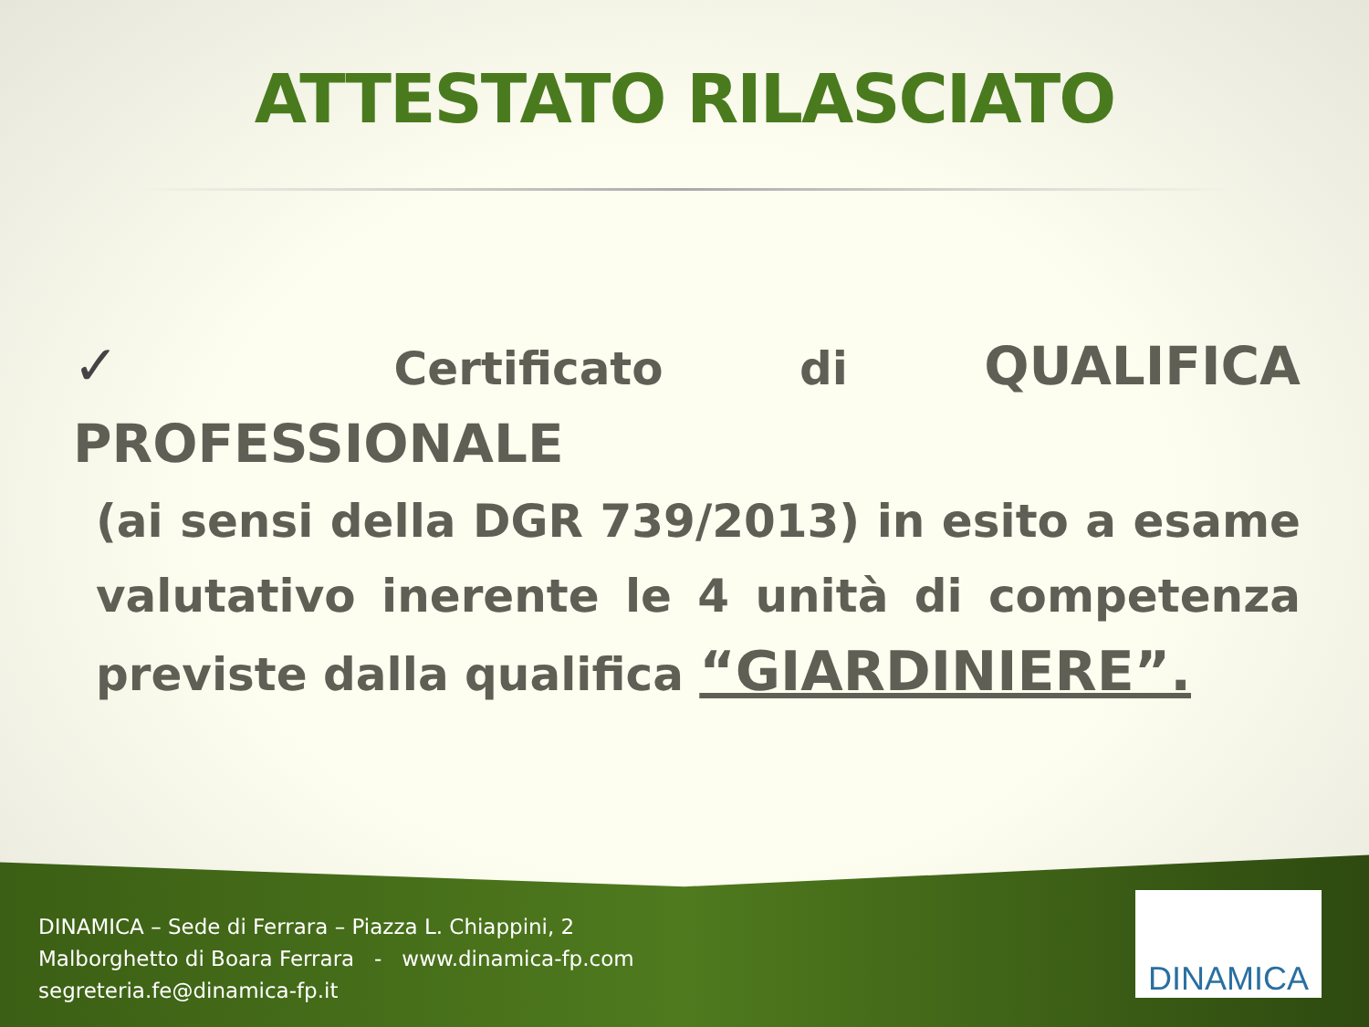ATTESTATO RILASCIATO
✓ Certificato di QUALIFICA PROFESSIONALE
(ai sensi della DGR 739/2013) in esito a esame valutativo inerente le 4 unità di competenza previste dalla qualifica “GIARDINIERE”.
DINAMICA – Sede di Ferrara – Piazza L. Chiappini, 2
Malborghetto di Boara Ferrara - www.dinamica-fp.com
segreteria.fe@dinamica-fp.it
DINAMICA